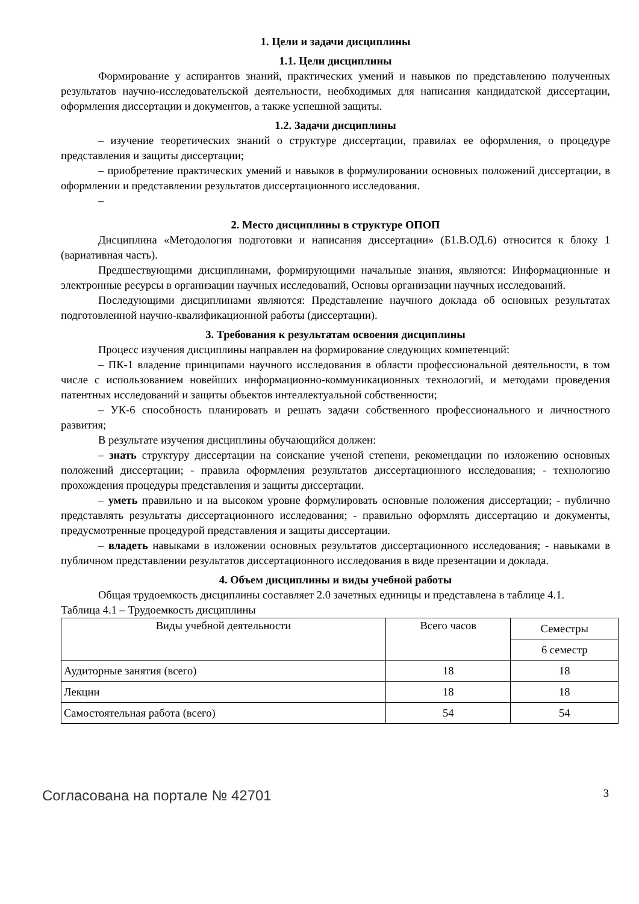1. Цели и задачи дисциплины
1.1. Цели дисциплины
Формирование у аспирантов знаний, практических умений и навыков по представлению полученных результатов научно-исследовательской деятельности, необходимых для написания кандидатской диссертации, оформления диссертации и документов, а также успешной защиты.
1.2. Задачи дисциплины
– изучение теоретических знаний о структуре диссертации, правилах ее оформления, о процедуре представления и защиты диссертации;
– приобретение практических умений и навыков в формулировании основных положений диссертации, в оформлении и представлении результатов диссертационного исследования.
–
2. Место дисциплины в структуре ОПОП
Дисциплина «Методология подготовки и написания диссертации» (Б1.В.ОД.6) относится к блоку 1 (вариативная часть).
Предшествующими дисциплинами, формирующими начальные знания, являются: Информационные и электронные ресурсы в организации научных исследований, Основы организации научных исследований.
Последующими дисциплинами являются: Представление научного доклада об основных результатах подготовленной научно-квалификационной работы (диссертации).
3. Требования к результатам освоения дисциплины
Процесс изучения дисциплины направлен на формирование следующих компетенций:
– ПК-1 владение принципами научного исследования в области профессиональной деятельности, в том числе с использованием новейших информационно-коммуникационных технологий, и методами проведения патентных исследований и защиты объектов интеллектуальной собственности;
– УК-6 способность планировать и решать задачи собственного профессионального и личностного развития;
В результате изучения дисциплины обучающийся должен:
– знать структуру диссертации на соискание ученой степени, рекомендации по изложению основных положений диссертации; - правила оформления результатов диссертационного исследования; - технологию прохождения процедуры представления и защиты диссертации.
– уметь правильно и на высоком уровне формулировать основные положения диссертации; - публично представлять результаты диссертационного исследования; - правильно оформлять диссертацию и документы, предусмотренные процедурой представления и защиты диссертации.
– владеть навыками в изложении основных результатов диссертационного исследования; - навыками в публичном представлении результатов диссертационного исследования в виде презентации и доклада.
4. Объем дисциплины и виды учебной работы
Общая трудоемкость дисциплины составляет 2.0 зачетных единицы и представлена в таблице 4.1.
Таблица 4.1 – Трудоемкость дисциплины
| Виды учебной деятельности | Всего часов | Семестры |
| --- | --- | --- |
| | | 6 семестр |
| Аудиторные занятия (всего) | 18 | 18 |
| Лекции | 18 | 18 |
| Самостоятельная работа (всего) | 54 | 54 |
Согласована на портале № 42701 3